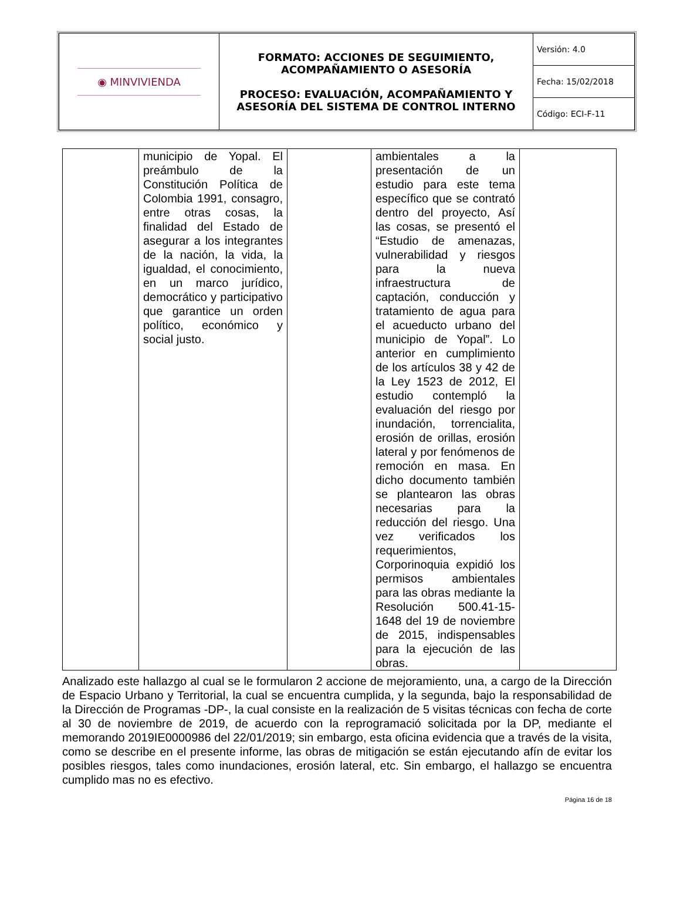| ◉ MINVIVIENDA | FORMATO: ACCIONES DE SEGUIMIENTO, ACOMPAÑAMIENTO O ASESORÍA PROCESO: EVALUACIÓN, ACOMPAÑAMIENTO Y ASESORÍA DEL SISTEMA DE CONTROL INTERNO | Versión: 4.0 |
| | | Fecha: 15/02/2018 |
| | | Código: ECI-F-11 |
| | municipio de Yopal. El preámbulo de la Constitución Política de Colombia 1991, consagro, entre otras cosas, la finalidad del Estado de asegurar a los integrantes de la nación, la vida, la igualdad, el conocimiento, en un marco jurídico, democrático y participativo que garantice un orden político, económico y social justo. | | ambientales a la presentación de un estudio para este tema específico que se contrató dentro del proyecto, Así las cosas, se presentó el “Estudio de amenazas, vulnerabilidad y riesgos para la nueva infraestructura de captación, conducción y tratamiento de agua para el acueducto urbano del municipio de Yopal”. Lo anterior en cumplimiento de los artículos 38 y 42 de la Ley 1523 de 2012, El estudio contempló la evaluación del riesgo por inundación, torrencialita, erosión de orillas, erosión lateral y por fenómenos de remoción en masa. En dicho documento también se plantearon las obras necesarias para la reducción del riesgo. Una vez verificados los requerimientos, Corporinoquia expidió los permisos ambientales para las obras mediante la Resolución 500.41-15-1648 del 19 de noviembre de 2015, indispensables para la ejecución de las obras. | |
Analizado este hallazgo al cual se le formularon 2 accione de mejoramiento, una, a cargo de la Dirección de Espacio Urbano y Territorial, la cual se encuentra cumplida, y la segunda, bajo la responsabilidad de la Dirección de Programas -DP-, la cual consiste en la realización de 5 visitas técnicas con fecha de corte al 30 de noviembre de 2019, de acuerdo con la reprogramació solicitada por la DP, mediante el memorando 2019IE0000986 del 22/01/2019; sin embargo, esta oficina evidencia que a través de la visita, como se describe en el presente informe, las obras de mitigación se están ejecutando afín de evitar los posibles riesgos, tales como inundaciones, erosión lateral, etc. Sin embargo, el hallazgo se encuentra cumplido mas no es efectivo.
Página 16 de 18